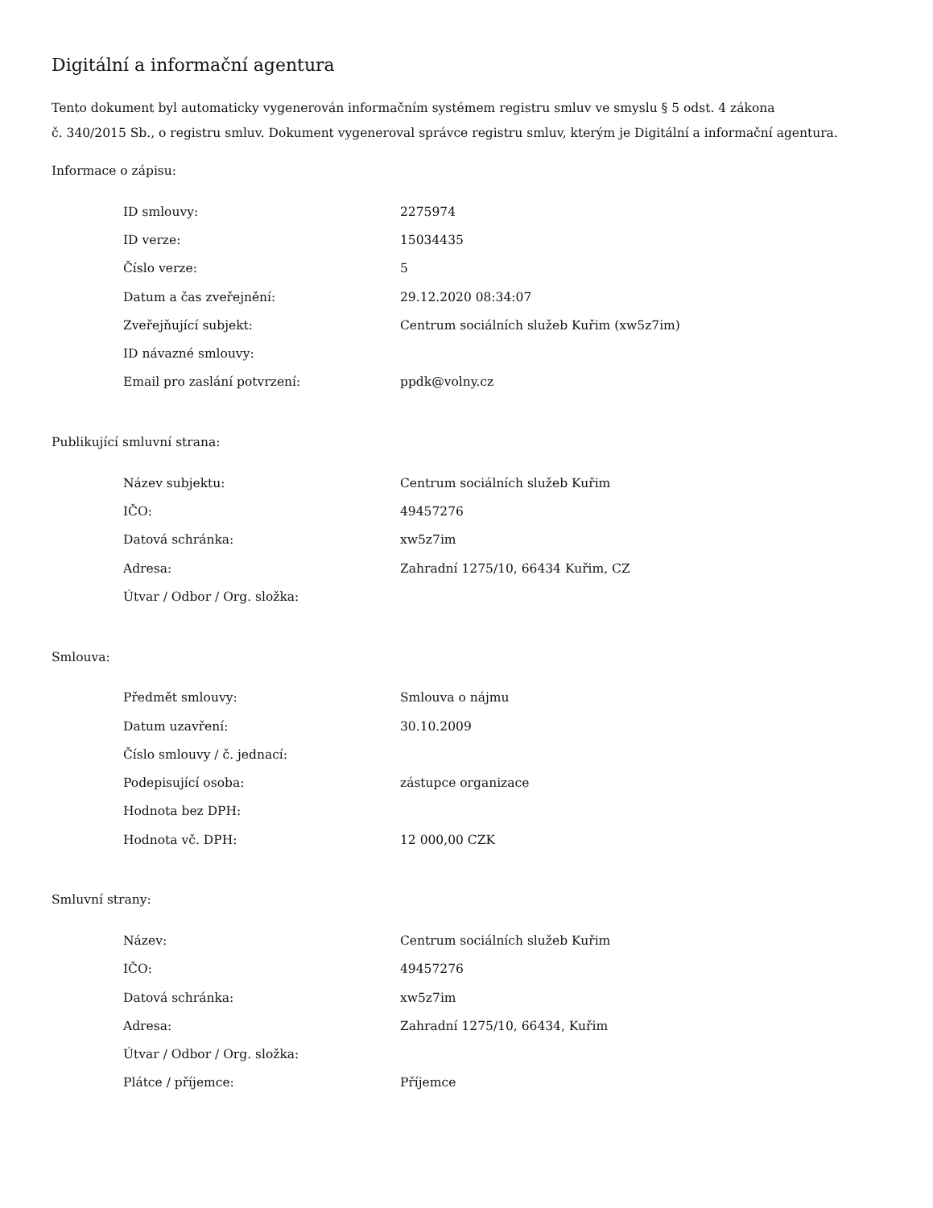Digitální a informační agentura
Tento dokument byl automaticky vygenerován informačním systémem registru smluv ve smyslu § 5 odst. 4 zákona
č. 340/2015 Sb., o registru smluv. Dokument vygeneroval správce registru smluv, kterým je Digitální a informační agentura.
Informace o zápisu:
| ID smlouvy: | 2275974 |
| ID verze: | 15034435 |
| Číslo verze: | 5 |
| Datum a čas zveřejnění: | 29.12.2020 08:34:07 |
| Zveřejňující subjekt: | Centrum sociálních služeb Kuřim (xw5z7im) |
| ID návazné smlouvy: | |
| Email pro zaslání potvrzení: | ppdk@volny.cz |
Publikující smluvní strana:
| Název subjektu: | Centrum sociálních služeb Kuřim |
| IČO: | 49457276 |
| Datová schránka: | xw5z7im |
| Adresa: | Zahradní 1275/10, 66434 Kuřim, CZ |
| Útvar / Odbor / Org. složka: | |
Smlouva:
| Předmět smlouvy: | Smlouva o nájmu |
| Datum uzavření: | 30.10.2009 |
| Číslo smlouvy / č. jednací: | |
| Podepisující osoba: | zástupce organizace |
| Hodnota bez DPH: | |
| Hodnota vč. DPH: | 12 000,00 CZK |
Smluvní strany:
| Název: | Centrum sociálních služeb Kuřim |
| IČO: | 49457276 |
| Datová schránka: | xw5z7im |
| Adresa: | Zahradní 1275/10, 66434, Kuřim |
| Útvar / Odbor / Org. složka: | |
| Plátce / příjemce: | Příjemce |